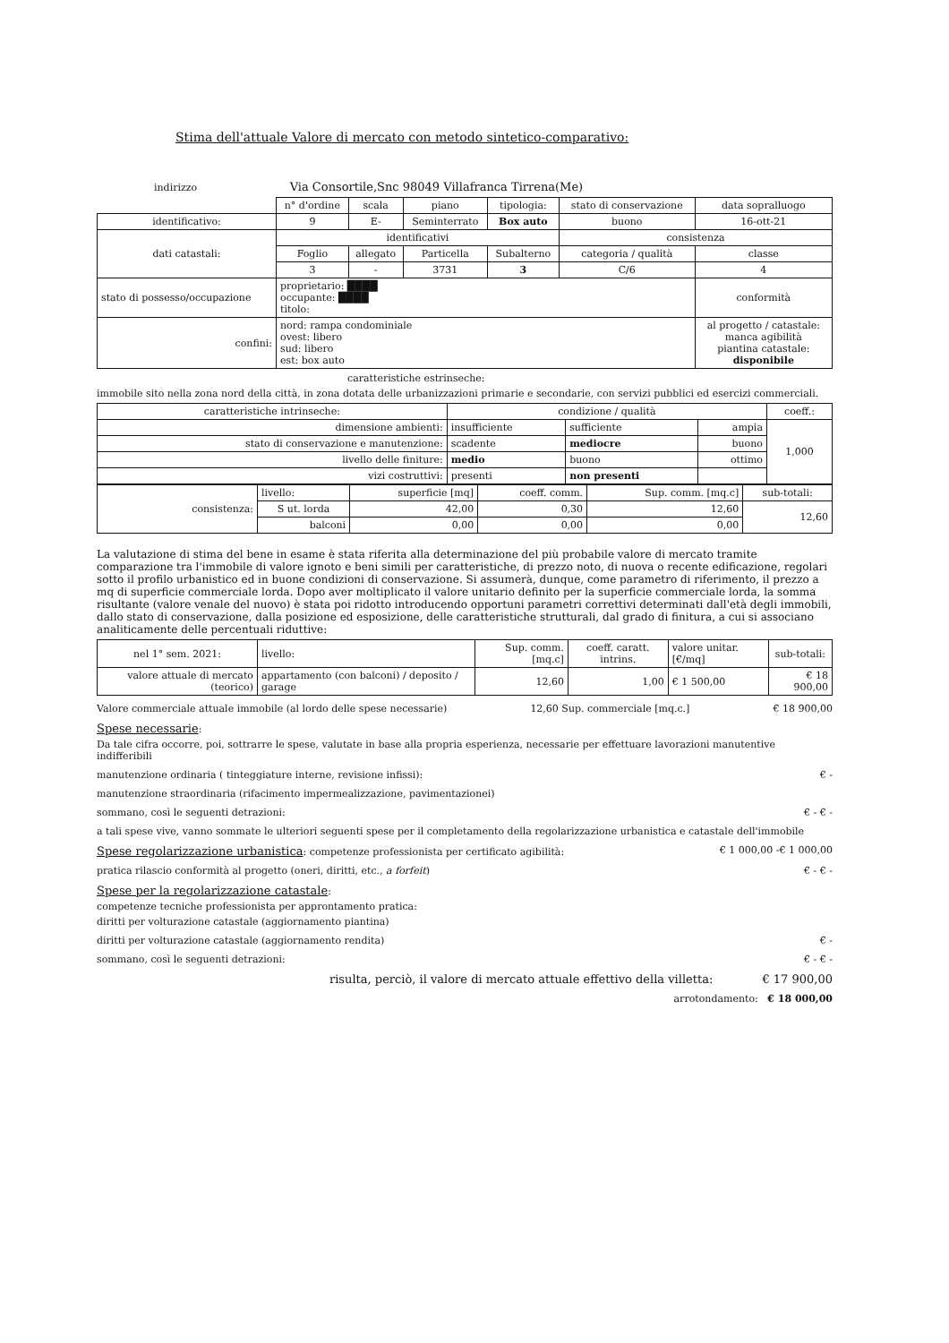Stima dell'attuale Valore di mercato con metodo sintetico-comparativo:
indirizzo Via Consortile,Snc 98049 Villafranca Tirrena(Me)
| | n° d'ordine | scala | piano | tipologia: | stato di conservazione | data sopralluogo |
| identificativo: | 9 | E- | Seminterrato | Box auto | buono | 16-ott-21 |
| dati catastali: | identificativi | | | | consistenza | |
| | Foglio | allegato | Particella | Subalterno | categoria / qualità | classe |
| | 3 | - | 3731 | 3 | C/6 | 4 |
| stato di possesso/occupazione | proprietario: ████ occupante: ████ titolo: | | | | | conformità |
| confini: | nord: rampa condominiale ovest: libero sud: libero est: box auto | | | | | al progetto / catastale: manca agibilità piantina catastale: disponibile |
caratteristiche estrinseche:
immobile sito nella zona nord della città, in zona dotata delle urbanizzazioni primarie e secondarie, con servizi pubblici ed esercizi commerciali.
| caratteristiche intrinseche: | condizione / qualità | | | coeff.: |
| --- | --- | --- | --- | --- |
| dimensione ambienti: | insufficiente | sufficiente | ampia | 1,000 |
| stato di conservazione e manutenzione: | scadente | mediocre | buono | |
| livello delle finiture: | medio | buono | ottimo | |
| vizi costruttivi: | presenti | non presenti | | |
| consistenza: | livello: | superficie [mq] | coeff. comm. | Sup. comm. [mq.c] | sub-totali: |
| | S ut. lorda | 42,00 | 0,30 | 12,60 | 12,60 |
| | balconi | 0,00 | 0,00 | 0,00 | |
La valutazione di stima del bene in esame è stata riferita alla determinazione del più probabile valore di mercato tramite comparazione tra l'immobile di valore ignoto e beni simili per caratteristiche, di prezzo noto, di nuova o recente edificazione, regolari sotto il profilo urbanistico ed in buone condizioni di conservazione. Si assumerà, dunque, come parametro di riferimento, il prezzo a mq di superficie commerciale lorda. Dopo aver moltiplicato il valore unitario definito per la superficie commerciale lorda, la somma risultante (valore venale del nuovo) è stata poi ridotto introducendo opportuni parametri correttivi determinati dall'età degli immobili, dallo stato di conservazione, dalla posizione ed esposizione, delle caratteristiche strutturali, dal grado di finitura, a cui si associano analiticamente delle percentuali riduttive:
| nel 1° sem. 2021: | livello: | Sup. comm. [mq.c] | coeff. caratt. intrins. | valore unitar. [€/mq] | sub-totali: |
| valore attuale di mercato (teorico) | appartamento (con balconi) / deposito / garage | 12,60 | 1,00 | € 1 500,00 | € 18 900,00 |
Valore commerciale attuale immobile (al lordo delle spese necessarie) 12,60 Sup. commerciale [mq.c.] € 18 900,00
Spese necessarie:
Da tale cifra occorre, poi, sottrarre le spese, valutate in base alla propria esperienza, necessarie per effettuare lavorazioni manutentive indifferibili
manutenzione ordinaria ( tinteggiature interne, revisione infissi): € -
manutenzione straordinaria (rifacimento impermealizzazione, pavimentazionei)
sommano, così le seguenti detrazioni: € - € -
a tali spese vive, vanno sommate le ulteriori seguenti spese per il completamento della regolarizzazione urbanistica e catastale dell'immobile
Spese regolarizzazione urbanistica: competenze professionista per certificato agibilità: € 1 000,00 -€ 1 000,00
pratica rilascio conformità al progetto (oneri, diritti, etc., a forfeit) € - € -
Spese per la regolarizzazione catastale:
competenze tecniche professionista per approntamento pratica:
diritti per volturazione catastale (aggiornamento piantina)
diritti per volturazione catastale (aggiornamento rendita) € -
sommano, così le seguenti detrazioni: € - € -
risulta, perciò, il valore di mercato attuale effettivo della villetta: € 17 900,00
arrotondamento: € 18 000,00